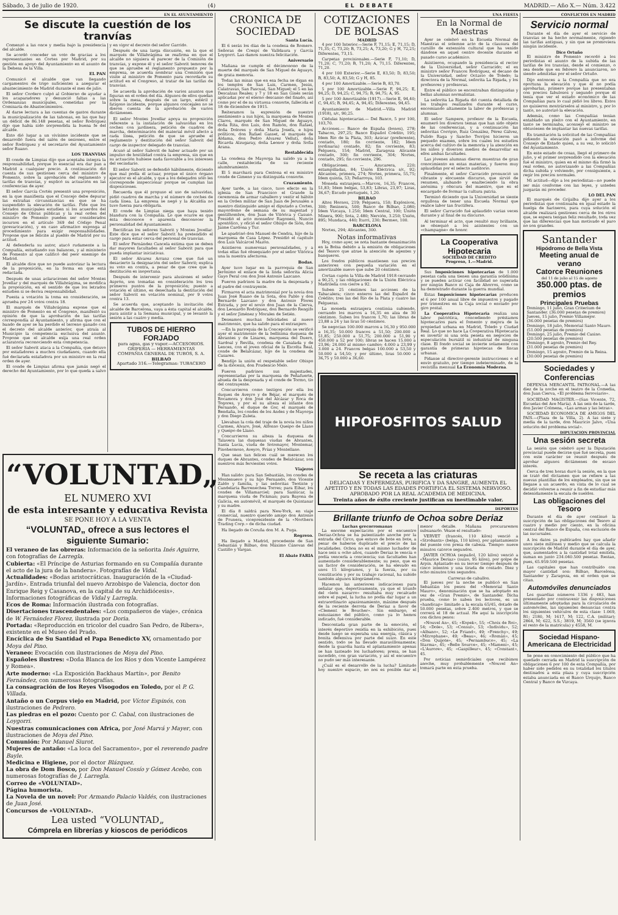Sábado, 3 de julio de 1920. (4) EL DEBATE MADRID.— Año X.— Núm. 3.422
EN EL AYUNTAMIENTO
Se discute la cuestión de los tranvías
Comenzó a las once y media bajo la presidencia del alcalde.
Se acordó conceder un voto de gracias a los representantes en Cortes por Madrid, por su gestión en apoyo del Ayuntamiento en el asunto de la Dehesa de la Villa.
EL PAN
Comunicó el alcalde que van llegando cargamentos de trigo suficientes a asegurar el abastecimiento de Madrid durante el mes de julio.
El señor Cordero culpó al Gobierno de ayudar a los acaparadores y denunció faltas a las Ordenanzas municipales, cometidas por la Comisaría de Abastecimientos.
Al darse lectura a las cuentas de gastos durante la municipalización de las tahonas, en las que hay un déficit de 86.148 pesetas, el señor Rodríguez dijo que había sido sorprendida la buena fe del alcalde.
Esto dió lugar a un vivísimo incidente que se desarrolló fuera del salón de sesiones, entre el señor Rodríguez y el secretario del Ayuntamiento señor Ruano.
LOS TRANVIAS
El conde de Limpias dijo que aceptaba íntegra la responsabilidad, porque lo esencial era dar pan a Madrid a cualquier precio. A continuación dió cuenta de sus gestiones cerca del ministro de Fomento, sobre la aprobación del reglamento y tarifas de tranvías, y explicó su actuación en las conferencias de ayer.
El señor García Cortés presentó una proposición, en la que manifiesta que el Concejo debe depurar las extrañas circunstancias en que se ha suspendido la elevación de tarifas. Pide que los letrados municipales estudien si los acuerdos del Consejo de Obras públicas y la real orden del ministro de Fomento pueden ser considerados incursos en el artículo 369 del Código Penal (prevaricación), y en caso afirmativo exponga al procedimiento para exigir responsabilidades. Propone que se felicite al pueblo de Madrid por su actitud.
Al defenderla su autor, atacó rudamente a la Compañía, estudiando sus balances, y al ministerio de Fomento al que calificó del peor enemigo de Madrid.
El alcalde dice que no puede autorizar la lectura de la proposición, en la forma en que está redactada.
Después de unas aclaraciones del señor Montes Jovellar y del marqués de Villabrágima, se modifica la proposición, en el sentido de que los letrados estudien si se deriva responsabilidad.
Puesta a votación la toma en consideración, se aprueba por 24 votos contra 18.
El marqués de Villabrágima expone que el ministro de Fomento en el Congreso, manifestó su opinión de que la aprobación de las tarifas correspondía al Ayuntamiento, y afirma que con el bando de ayer se ha perdido el terreno ganado con el decreto del alcalde anterior, que atraía al Municipio la competencia exclusiva del asunto. Propone que el alcalde exija una real orden aclaratoria reconociendo esta competencia.
El señor Saborit ataca a la Compañía, que detuvo por estafadores a muchos ciudadanos, cuando ella fué declarada estafadora por un ministro en la real orden de ayer.
El conde de Limpias afirma que jamás negó el derecho del Ayuntamiento, por lo que queda a salvo y en vigor el decreto del señor Garrido.
Después de una larga discusión, en la que el marqués de Villabrágima se reafirma en que el alcalde no siguiera el parecer de la Comisión de tranvías, y expone él y el señor Saborit temores de que se apruebe el reglamento propuesto por la empresa, se acuerda nombrar una Comisión que visite al ministro de Fomento para recordarle su actitud en el Congreso, al tratar de las tarifas de tranvías.
Se acuerda la aprobación de varios asuntos que figuran en el orden del día. Algunos de ellos quedan sobre la mesa, después de un largo, estéril y fatigoso incidente, porque algunos concejales no se dieron cuenta de la aprobación de varios dictámenes.
El señor Montes Jovellar apoya su proposición referente a la instalación de salvavidas en los coches con jardinera, petición de cuadros de marcha, determinación del material móvil afecto a cada línea, petición de que se apruebe el reglamento y destitución del señor Saborit del cargo de inspector delegado de tranvías.
Acusó al señor Saborit de haber actuado por un impulso de hostilidad contra la empresa, sin que en su actuación hubiese nada favorable a los intereses del vecindario.
El señor Saborit se defendió hábilmente, diciendo que mal podía él actuar, porque el único órgano ejecutor es el alcalde, y que a los delegados sólo les corresponde inspeccionar porque se cumplan las disposiciones.
Recuerda que él propuso el uso de salvavidas, pidió cuadros de marcha y el número de coches de cada línea. La empresa se negó y la Alcaldía no tuvo fuerza para obligarla.
El conde de Limpias niega que haya tenido blandura con la Compañía. Lo que ocurre es que ésta desconoce o aparenta desconocer la personalidad del Ayuntamiento.
Rectifican los señores Saborit y Montes Jovellar. Este dice que el señor Saborit ha pretendido el cargo para estar cerca del personal de tranvías.
El señor Fernández Cancela estima que se deben dar mayores facultades al señor Saborit para que pueda implantar iniciativas.
El señor Alvarez Arranz cree que fué un desacierto la designación del señor Saborit; explica su voto en contra, a pesar de que cree que la destitución es inoportuna.
Después de intervenir para alusiones el señor Asprón, son tomadas en consideración los tres primeros puntos de la proposición; puesto a votación el último, es desechada la destitución del señor Saborit en votación nominal, por 9 votos contra 13.
Se acuerda que, aceptando la invitación del alcalde de Barcelona, vaya a ésta capital el alcalde, para asistir a la Semana municipal, y se levantó la sesión a las cuatro y media.
TUBOS DE HIERRO FORJADO
para agua, gas y vapor.—ACCESORIOS. GRIFERIA — HERRAMIENTAS
COMPAÑIA GENERAL DE TUBOS, S. A.
BILBAO
Apartado 316.—Telegramas: TUBACERO
“VOLUNTAD„
EL NUMERO XVI
de esta interesante y educativa Revista
SE PONE HOY A LA VENTA
“VOLUNTAD„ ofrece a sus lectores el siguiente Sumario:
El veraneo de las obreras: Información de la señorita Inés Aguirre, con fotografías de Larregla.
Cubierta: «El Príncipe de Asturias formando en su Compañía durante el acto de la jura de la bandera». Fotografías de Vidal.
Actualidades: «Bodas aristocráticas. Inauguración de la «Ciudad-Jardín». Entrada triunfal del nuevo Arzobispo de Valencia, doctor don Enrique Reig y Casanova, en la capital de su Archidiócesis». Informaciones fotográficas de Vidal y Larregla.
Ecos de Roma: Información ilustrada con fotografías.
Disertaciones trascendentales: «Los compañeros de viaje», crónica de W. Fernández Florez, ilustrada por Doria.
Portada: «Reproducción en tricolor del cuadro San Pedro, de Ribera», existente en el Museo del Prado.
Encíclica de Su Santidad el Papa Benedicto XV, ornamentado por Moya del Pino.
Veraneo: Evocación con ilustraciones de Moya del Pino.
Españoles ilustres: «Doña Blanca de los Ríos y don Vicente Lampérez y Romea».
Arte moderno: «La Exposición Backhaus Martín», por Benito Fernández, con numerosas fotografías.
La consagración de los Reyes Visogodos en Toledo, por el P. G. Villada.
Antaño o un Corpus viejo en Madrid, por Víctor Espinós, con ilustraciones de Pedrero.
Las piedras en el pozo: Cuento por C. Cabal, con ilustraciones de Loygorri.
Nuestras comunicaciones con Africa, por José Marvá y Mayer, con ilustraciones de Moya del Pino.
Comunión: Por Manuel Siurot.
Mujeres de antaño: «La loca del Sacramento», por el reverendo padre Bayle.
Medicina e Higiene, por el doctor Blázquez.
La obra de Dom Bosco, por Don Manuel Cossío y Gómez Acebo, con numerosas fotografías de J. Larregla.
Correo de «VOLUNTAD».
Página humorista.
La Novela de un novel: Por Armando Palacio Valdés, con ilustraciones de Juan José.
Concursos de «VOLUNTAD».
Lea usted “VOLUNTAD„
Cómprela en librerías y kioscos de periódicos
CRONICA DE SOCIEDAD
Santa Lucía.
El 6 serás los días de la condesa de Romero. Señoras de Crespí de Valldaura y García Loygorri. Las damos nuestra felicitación.
Aniversario
Mañana se cumple el décimonono de la muerte del marqués de San Miguel de Aguayo, de grata memoria.
Todas las misas que en esa fecha se digan en los templos de San Luis, Carmen, Jesús, Calatravas, San Pascual, San Miguel; el 5 en las Descalzas Reales; y 7 y 18 en San Ginés serán aplicadas por el eterno descanso del finado, así como por el de su virtuosa consorte, fallecida el 18 de diciembre de 1915.
Reiteramos la expresión de nuestro sentimiento a sus hijos, la marquesa de Montes Claros, marqués de San Miguel de Aguayo, doña Rita, don Luis, don Ramón, don Rafael, doña Dolores y doña María Josefa, e hijos políticos, don Rafael Gasset, el marqués de Aldama, don Pedro Alvarez Velluti, doña Ricarda Alzugaray, doña Leonor y doña Sofía Arana.
Restablecida
La condesa de Mayorga ha salido ya a la calle, restablecida de su reciente alumbramiento.
El 5 marchará para Cestona el ex ministro conde de Gimeno y su distinguida consorte.
Cruzamiento.
Ayer tarde, a las cinco, tuvo efecto en la iglesia de San Francisco el Grande la ceremonia de armar caballero y vestir el hábito en la Orden militar de San Juan de Jerusalén a nuestro distinguido amigo el diputado a Cortes, mayordomo de semana de su majestad y gentilhombre, don Juan de Vitórica y Casuso. Presidió el acto monseñor Ragonesi, Nuncio apostólico, y ofició el señor Obispo de Sión, don Jaime Cardona y Tur.
Le apadrinó don Manuel de Cendra, hijo de la marquesa de Casa López. Presidió el capítulo don Luis Valcárcel Mazón.
Asistieron numerosas personalidades, y a todas ellas fué obsequiado por el señor Vitórica una la nuestra afectuosa.
Bodas.
Ayer tuvo lugar en la parroquia de San Jerónimo el enlace de la linda señorita Alicia Gayo Peral con don José Antonio Lazcano.
Fueron padrinos la madre de la desposada y el padre del contrayente.
Firmaron el acta matrimonial por la novia don Juan José Ruano de la Sota, don Pablo y don Bernardo Lazcano y don Antonio Flores Estrada, y por el novio don Juan de la Cierva, don Leonardo Rodríguez, don Bernardo Rengifo y el señor Jiménez y Morales de Setién.
Deseamos muchas felicidades al nuevo matrimonio, que ha salido para el extranjero.
—En la parroquia de la Concepción se verificó ayer el matrimonio de la bellísima duquesa de Abrantes y de Linares, marquesa del Duero, Sardoal y Revilla, condesa de Canalada y de Lences, con el joven oficial de la Escolta Real, conde de Belalcázar, hijo de la condesa de Casares.
Bendijo la unión el respetable señor Obispo de la diócesis, don Prudencio Melo.
Fueron padrinos sus majestades, representadas por la marquesa de Peñafuerte, abuela de la desposada y el conde de Tormo, tío del contrayente.
Concurrieron como testigos por ella los duques de Aveyro y de Béjar, el marqués de Rocamora y don José del Alcázar y Roca de Togores, y por el su alteza el infante don Fernando, el duque de Gor, el marqués de Bendaña, los condes de los Andes y de Mayorga y don Diego Zuleta.
Llevaban la cola del traje de la novia los niños Carmen, Alvaro, José, Alfonso Queipo de Llano y Queipo de Llano.
Concurrieron su alteza la duquesa de Talavera las duquesas viudas de Abrantes, Santa Lucía, viuda de Sotomayor, Montemar, Pinohermoso, Aveyro, Frías y Montellano.
Que sean tan felices cuál se merecen los duques de Abrantes, condes de Belalcázar, son nuestros más fervientes votos.
Viajeros
Han salido: para San Sebastián, los condes de Montenuevo y su hijo Fernando, don Vicente Zaldo y familia, y las señoritas Teotiste y Candelaria Barrenechea Torres; para Eibar, los condes de Villamarciel; para Sanlúcar, la marquesa viuda de Pickman; para Bayona de Galicia, en automóvil, el marqués de Quintanar y su madre.
El día 8 saldrá para New-York, en viaje comercial, nuestro querido amigo don Antonio de Prunera, vicepresidente de la «Northern Trading Corp.» de dicha ciudad.
Ha llegado de Coruña don M. A. Puga.
Regreso.
Ha llegado a Madrid, procedente de San Sebastián y Bilbao, don Máximo Cánovas del Castillo y Vargas.
El Abate FARIA
COTIZACIONES DE BOLSAS
MADRID
4 por 100 Interior.—Serie F, 71,15; E, 71,15; D, 71,35; C, 73,20; B, 73,25; A, 73,20; G y H, 72,25; Diferentes, 73,15.
Carpetas provisionales.—Serie F, 71,10; D, 71,20; C, 71,20; B, 71,20; A, 71,15. Diferentes, 71,20.
4 por 100 Exterior.—Serie E, 83,50; D, 83,50; B, 83,50; A, 83,50; G y H, 85.
4 por 100 Amortizable.—Serie B, 83,70.
5 por 100 Amortizable.—Serie F, 94,25; E, 94,25; D, 94,25; C, 94,75; B, 94,75; A, 95.
5 por 100 Amortizable (1917).—Serie E, 94,40; C, 94,45; B, 94,45; A, 94,45; Diferentes, 94,45.
Ayuntamiento de Madrid.—Villa Madrid (1918), s/c, 90,25.
Cédulas hipotecarias.— Del Banco, 5 por 100, 103,70.
Acciones.— Banco de España (bonos), 278; Tabacos, 297,25; Banco Español Crédito, 195; Idem Río de la Plata, 303; Azúcar (preferente), contado, 180; fin corriente, 182; Idem (ordinaria) contado, 82; fin corriente, 83; Felguera, 154; Madrid, Zaragoza Alicante contado, 300; fin corriente, 304; Nortes, contado, 295; fin corriente, 296.
Obligaciones. — Azucarera, 220; estampilladas, 84; Unión Eléctrica s/c, 92; Alicantes, primera, 274; Nortes, primera, 55,75; Idem quinta, 53; Peñarroya, 103.
Moneda extranjera.—Marcos, 16,35; Francos, 51,83; Idem belgas, 53,83; Libras, 23,97; Liras, 36,67; Escudo portugués, 1,20.
BILBAO
Altos Hornos, 219; Felguera, 150; Explosivos, 300; Resinera, 500; Banco de Bilbao, 2,080; Idem Vizcaya, 1.250; Idem Central, 100; Unión Minera, 900; Sota, 2.480; Nervión, 3.250; Unión, 895; Mundaca, 440; Iturri, 230; Bermeo, 100.
BARCELONA
Nortes, 294; Alicantes, 300.
Notas informativas
Hoy, como ayer, se nota bastante desanimación en la Bolsa debido a la emisión de obligaciones del Tesoro que atrae la atención de agentes y banqueros.
Los fondos públicos mantienen sus precios anteriores con pequeña variación en el amortizable nuevo que sube 20 céntimos.
Cortan cupón la Villa de Madrid 1918 cerrando a 90,25, y las obligaciones de la Unión Eléctrica Madrileña con cierre a 92.
Suben 25 céntimos las acciones de la Tabacalera; cinco enteros las del Español de Crédito; tres las del Río de la Plata y cuatro las Felgueras.
La moneda extranjera continúa subiendo, cerrando los marcos a 16,35 en alza de 30 céntimos. Suben los francos 1,70; las libras de 23,88 a 24 y las liras 50 céntimos.
Se negocian 100.000 marcos a 16,30 y 950.000 a 16,35; 50.000 francos a 51,50; 200.000 a 51,85; 250.000 a 51,75; 200.000 a 51,90 y 450.000 a 52 por 100; libras se hacen 15.000 a 23,96; 24.000 al mismo cambio; 4.000 a 23,99 y 3.000 a 24. Francos belgas 100.000 a 53,50 y 50.000 a 54,50; y por último, liras 50.000 a 36,75 y 50.000 a 36,60.
UNA FIESTA
En la Normal de Maestras
Ayer se celebró en la Escuela Normal de Maestras el solemne acto de la clausura del cursillo de extensión cultural que ha venido dándose en aquel centro docente durante el pasado curso académico.
Asistieron, ocupando la presidencia el rector de la Universidad, señor Carracido; el ex ministro señor Francos Rodríguez, el decano de la Universidad, señor Octavio de Toledo; la directora de la Normal, señorita La Rigada, y los profesores y profesoras.
Entre el público se encontraban distinguidas y bellas alumnas normalistas.
La señorita La Rigada dió cuenta detallada de los trabajos realizados durante el curso, encomiando altamente la labor de profesoras y alumnas.
El señor Sampere, profesor de la Escuela, enumeró los diversos temas que han sido objeto de las conferencias, y a continuación las señoritas Corripio, Ruiz González, Pérez Gálvez, Pulido Raga y Sancho Torrijos hicieron un pequeño examen, sobre los cuales los estudios acerca del cultivo de la memoria y la atención en los niños y diversos medios de desarrollar en ellos ambas facultades.
Las jóvenes alumnas dieron muestras de gran conocimiento en estas materias, y fueron muy aplaudidas por el selecto auditorio.
Finalmente, el señor Carracido pronunció un vibrante y elocuente discurso, que sirvió de resumen, alabando y enalteciendo la obra anónima y obscura del maestro, que es el encargado de formar la cultura patria.
Terminó diciendo que la Universidad se siente orgullosa de tener una Escuela Normal que realice labor tan fructífera.
El señor Carracido fué aplaudido varias veces durante y al final de su discurso.
Al terminar el acto, que resultó muy brillante, se obsequió a los asistentes con un «champagne» de honor.
La Cooperativa Hipotecaria
SOCIEDAD DE CREDITO
Progreso, 1.—Madrid.
Sus Imposiciones hipotecarias de 1.000 pesetas cada una tienen una garantía solidísima y se pueden activar con facilidad no superada por ningún Banco ni Caja de Ahorros, como se ha demostrado durante la guerra mundial.
Estas Imposiciones hipotecarias producen el 6 por 100 anual libre de impuestos y pagado por trimestres en la Caja social o enviado por giro postal.
La Cooperativa Hipotecaria realiza una labor patriótica, concediendo préstamos hipotecarios para el fomento y mejora de la propiedad urbana en Madrid, Toledo y Ciudad Real. Lo que no hace La Cooperativa Hipotecaria es invertir ni una sola peseta en negocios de especulación bursátil ni industrial de ninguna clase. El fondo social se invierte solamente con garantía de primeras hipotecas de fincas urbanas.
Pídanse al director-gerente instrucciones o el envío gratuito, por tiempo indeterminado, de la revistilla mensual La Economía Moderna.
HIPOFOSFITOS SALUD
Se receta a las criaturas
DELICADAS Y ENFERMIZAS, PURIFICA Y DA SANGRE, AUMENTA EL APETITO Y EN TODAS LAS EDADES FORTIFICA EL SISTEMA NERVIOSO. APROBADO POR LA REAL ACADEMIA DE MEDICINA.
Treinta años de éxito creciente justifican su inestimable valor.
DEPORTES
Brillante triunfo de Ochoa sobre Deriaz
Luchas grecorromanas
La enorme expectación por el encuentro Deriaz-Ochoa se ha patentizado anoche por la entrada del Circo, que estuvo de bote en bote, a pesar de haberse duplicado el precio de las localidades. Ochoa no es el mismo luchador de hace seis u ocho años, cuando Deriaz le vencía o podía vencerla a conciencia; sus facultades han aumentado considerablemente; su peso, que es un factor de consideración, se ha elevado en unos 15 kilogramos, y la fuerza, por su constitución y por su trabajo racional, ha subido también algunos kilográmetros.
Hacemos las anteriores indicaciones para señalar que, deportivamente, ya que el triunfo del «león navarro» resultaba muy recalcado sobre el papel, la lucha no podía dar lugar a un extraordinario apasionamiento, máxime después de la reciente derrota de Deriaz a favor de «Clement le Boucher». Sin embargo, el entusiasmo del público, como ya lo hemos indicado, fué considerable.
Descontada gran parte de la emoción, el interés deportivo residía en la exhibición, pues desde luego se esperaba una energía, clásica y bonita defensiva por parte del suizo. En este sentido, todo se ha llevado maravillosamente; desde la guardia hasta el aplastamiento apenas se han tasteado los luchadores; presa, se han sucedido, con gran variación, y así el encuentro no pudo ser más interesante.
¿Cuál es el desarrollo de la lucha? Limitado hoy nuestro espacio, no nos es posible dar el menor detalle. Mañana procuraremos subsanarlo. Véase el resultado:
VERVET (francés, 110 kilos) venció a «Strobants» (belga, 110 kilos), por aplastamiento del puente con presa de cabeza. Tiempo: nueve minutos catorce segundos.
JAVIER OCHOA (español, 120 kilos) venció a «Maurice Deriaz» (suizo, 95 kilos), por golpe de Arpín. Aplastado en su tercer tiempo después de cinco intentos y una tirada de costado. Diez y ocho minutos tres segundos.
Carreras de caballos.
El jueves por la noche se publicó en San Sebastián los pesos del «Memorial Santo Mauro», denominación que se ha adoptado en vez de «Gran Premio», de Santander. Dicha prueba, como lo saben los lectores, es un «handicap» limitado a la escala 65/45, dotado de 50.000 pesetas, sobre 2.400 metros, y que se correrá el 18 de actual. He aquí la inscripción con dichos pesos:
«Nouvel An», 65; «Kopek», 55; «Choix de Roi», 54; «Dole», 53; «Consul», 53; «Individu», 52; «Albano», 52; «Le Friand», 49; «Frenchy», 49; «Mitrophane», 49; «Beau», 46; «Román», 45; «Don Quijote», 45; «Pernambuco», 45; «La Starma», 45; «Belle Source», 45; «Mameni», 45; «L'Aurore», 45; «Gaspilleur», 45; «Constant», 45.
Por noticias semioficiales que recibimos anoche, muy probablemente «Nouvel An» tomará parte en esta prueba.
CONFLICTOS EN MADRID
Servicio normal
Durante el día de ayer el servicio de tranvías se ha hecho normalmente, rigiendo las tarifas antiguas, y sin que se promoviera ningún incidente.
Dice Ortuño
El ministro de Fomento recordó a los periodistas el asunto de la subida de las tarifas de los tranvías, desde el comienzo, o sea desde que en febrero la anunciaron, no siendo admitidas por el señor Ortuño.
Dijo entonces a la Compañía que no era oportuna la elevación y que él no podía aprobarlas, primero porque las presentaban con precios fabulosos y segundo porque él tenía que ver el estado económico de las Compañías para lo cual pidió los libros. Estos no quisieron mostrárselos al ministro, y, por lo tanto, no autorizó la elevación.
Además, como las Compañías tenían entablado un pleito con el Ayuntamiento, en tanto se terminaba, aconsejó el ministro se obtuviesen de implantar las nuevas tarifas.
En tramitación la solicitud de las Compañías pidiendo la elevación pasó a informe del Consejo de Estado quien, a su vez, lo solicitó del Ayuntamiento.
En este estado de cosas, llegó el primero de julio, y el primer sorprendido con la elevación fué el ministro, quien en el mismo día firmó la real orden, no autorizando a las Compañías dicha subida y volviendo, por consiguiente, a regir los precios normales.
Mi actitud—dijo a los periodistas—no puede ser más conforme con las leyes, y ustedes juzgarán mi proceder.
LO DEL PAN
El marqués de Grijalba dijo ayer a los periodistas que continuaba en igual estado la huelga de harineros, para cuya solución el alcalde realizará gestiones cerca de los otros que, se espera tengan feliz resultado, toda vez que las diferencias que han motivado el paro no son grandes.
Santander
Hipódromo de Bella Vista
Meeting anual de verano
Catorce Reuniones
del 11 de julio al 15 de agosto
350.000 ptas. de premios
Principales Pruebas
Domingo, 11 julio, Gran Criterium de Santander. (36.000 pesetas de premios)
Jueves, 15 julio, Premio Villamejor. (36.000 pesetas de premios)
Domingo, 18 julio, Memorial Santo Mauro. (51.000 pesetas de premios)
Domingo, 25 julio, Premio del Casino. (20.500 pesetas de premios)
Domingo, 8 agosto, Premio del Rey. (31.000 pesetas de premios)
Domingo, 15 agosto, Premio de la Reina. (30.000 pesetas de premios)
Sociedades y Conferencias
DEFENSA MERCANTIL PATRONAL.—A las diez de la noche en el teatro de la Comedia, don Juan Cierva, «El problema ferroviario».
SOCIEDAD MAGISTER.—(San Vicente, 72, Escuelas del Ave María). A las seis de la tarde, don Javier Colmena, «Las armas y las letras».
SOCIEDAD ECONOMICA DE AMIGOS DEL PAIS.—(Plaza de la Villa, 2). A las siete y media de la tarde, don Mauricio Jalvo, «Una solución del problema social».
DIPUTACION PROVINCIAL
Una sesión secreta
La sesión que celebró ayer la Diputación provincial puede decirse que fué secreta, pues con este carácter se reunió después de aprobar algunos dictámenes de escaso interés.
Cerca de tres horas duró la sesión, en la que se trató del dictamen que se refiere a las nuevas plantillas de los empleados, sin que se llegase a un acuerdo, en vista de lo cual se decidió volverse a reunir a fin de estudiar más detenidamente la escala de sueldos.
Las obligaciones del Tesoro
Durante el día de ayer continuó la suscripción de las obligaciones del Tesoro al cuatro y medio por ciento, en la oficina central del Banco de España, con exclusión de las sucursales.
A los datos ya publicados hay que añadir unos siete millones y medio que se calcula la suscripción de Madrid durante el día de ayer, que, aumentados a la cantidad total emitida, suman en junto 234.040.500 pesetas. Restan, pues, 65.959.500 pesetas.
Las capitales que han contribuído con mayor cantidad son: Bilbao, Barcelona, Santander y Zaragoza, en el orden que se citan.
Automóviles denunciados
Los guardias números 1336 y 483, han presentado por contravenir las disposiciones últimamente adoptadas para la circulación de automóviles, las siguientes denuncias contra los siguientes vehículos de esta clase: 1.069, B1; 2180, M; 1617, M; 122, C.A. (militar); 2864, M; 622, S.S.; 3819, M; 3560 (se ignora el resto de la matrícula) y 4558, M.
Sociedad Hispano-Americana de Electricidad
Se pone en conocimiento del público que ha quedado cerrada en Madrid la suscripción de obligaciones 6 por 100 de esta Compañía, por haber sido pedidos en su totalidad los títulos destinados a esta plaza y cuya suscripción estaba anunciada en el Banco Urquijo, Banco Central y Banco de Vizcaya.